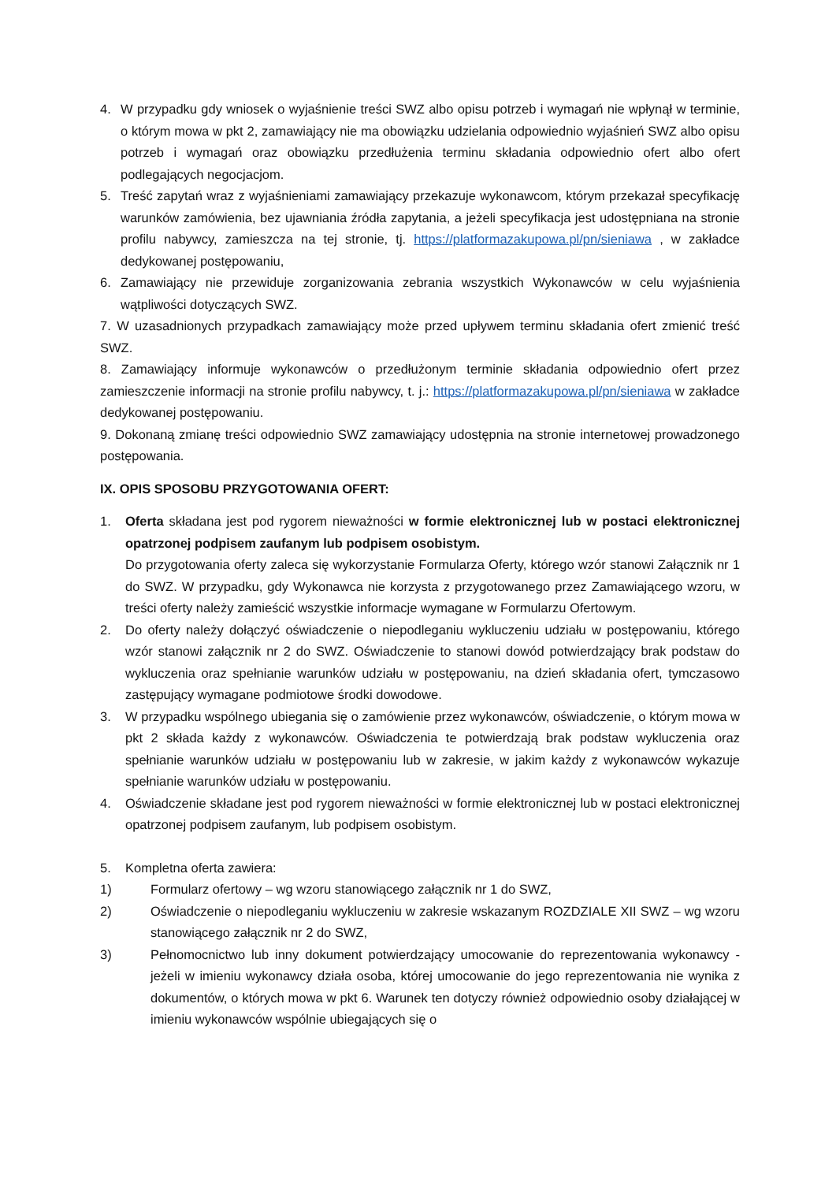4. W przypadku gdy wniosek o wyjaśnienie treści SWZ albo opisu potrzeb i wymagań nie wpłynął w terminie, o którym mowa w pkt 2, zamawiający nie ma obowiązku udzielania odpowiednio wyjaśnień SWZ albo opisu potrzeb i wymagań oraz obowiązku przedłużenia terminu składania odpowiednio ofert albo ofert podlegających negocjacjom.
5. Treść zapytań wraz z wyjaśnieniami zamawiający przekazuje wykonawcom, którym przekazał specyfikację warunków zamówienia, bez ujawniania źródła zapytania, a jeżeli specyfikacja jest udostępniana na stronie profilu nabywcy, zamieszcza na tej stronie, tj. https://platformazakupowa.pl/pn/sieniawa , w zakładce dedykowanej postępowaniu,
6. Zamawiający nie przewiduje zorganizowania zebrania wszystkich Wykonawców w celu wyjaśnienia wątpliwości dotyczących SWZ.
7. W uzasadnionych przypadkach zamawiający może przed upływem terminu składania ofert zmienić treść SWZ.
8. Zamawiający informuje wykonawców o przedłużonym terminie składania odpowiednio ofert przez zamieszczenie informacji na stronie profilu nabywcy, t. j.: https://platformazakupowa.pl/pn/sieniawa w zakładce dedykowanej postępowaniu.
9. Dokonaną zmianę treści odpowiednio SWZ zamawiający udostępnia na stronie internetowej prowadzonego postępowania.
IX. OPIS SPOSOBU PRZYGOTOWANIA OFERT:
1. Oferta składana jest pod rygorem nieważności w formie elektronicznej lub w postaci elektronicznej opatrzonej podpisem zaufanym lub podpisem osobistym.
Do przygotowania oferty zaleca się wykorzystanie Formularza Oferty, którego wzór stanowi Załącznik nr 1 do SWZ. W przypadku, gdy Wykonawca nie korzysta z przygotowanego przez Zamawiającego wzoru, w treści oferty należy zamieścić wszystkie informacje wymagane w Formularzu Ofertowym.
2. Do oferty należy dołączyć oświadczenie o niepodleganiu wykluczeniu udziału w postępowaniu, którego wzór stanowi załącznik nr 2 do SWZ. Oświadczenie to stanowi dowód potwierdzający brak podstaw do wykluczenia oraz spełnianie warunków udziału w postępowaniu, na dzień składania ofert, tymczasowo zastępujący wymagane podmiotowe środki dowodowe.
3. W przypadku wspólnego ubiegania się o zamówienie przez wykonawców, oświadczenie, o którym mowa w pkt 2 składa każdy z wykonawców. Oświadczenia te potwierdzają brak podstaw wykluczenia oraz spełnianie warunków udziału w postępowaniu lub w zakresie, w jakim każdy z wykonawców wykazuje spełnianie warunków udziału w postępowaniu.
4. Oświadczenie składane jest pod rygorem nieważności w formie elektronicznej lub w postaci elektronicznej opatrzonej podpisem zaufanym, lub podpisem osobistym.
5. Kompletna oferta zawiera:
1) Formularz ofertowy – wg wzoru stanowiącego załącznik nr 1 do SWZ,
2) Oświadczenie o niepodleganiu wykluczeniu w zakresie wskazanym ROZDZIALE XII SWZ – wg wzoru stanowiącego załącznik nr 2 do SWZ,
3) Pełnomocnictwo lub inny dokument potwierdzający umocowanie do reprezentowania wykonawcy - jeżeli w imieniu wykonawcy działa osoba, której umocowanie do jego reprezentowania nie wynika z dokumentów, o których mowa w pkt 6. Warunek ten dotyczy również odpowiednio osoby działającej w imieniu wykonawców wspólnie ubiegających się o